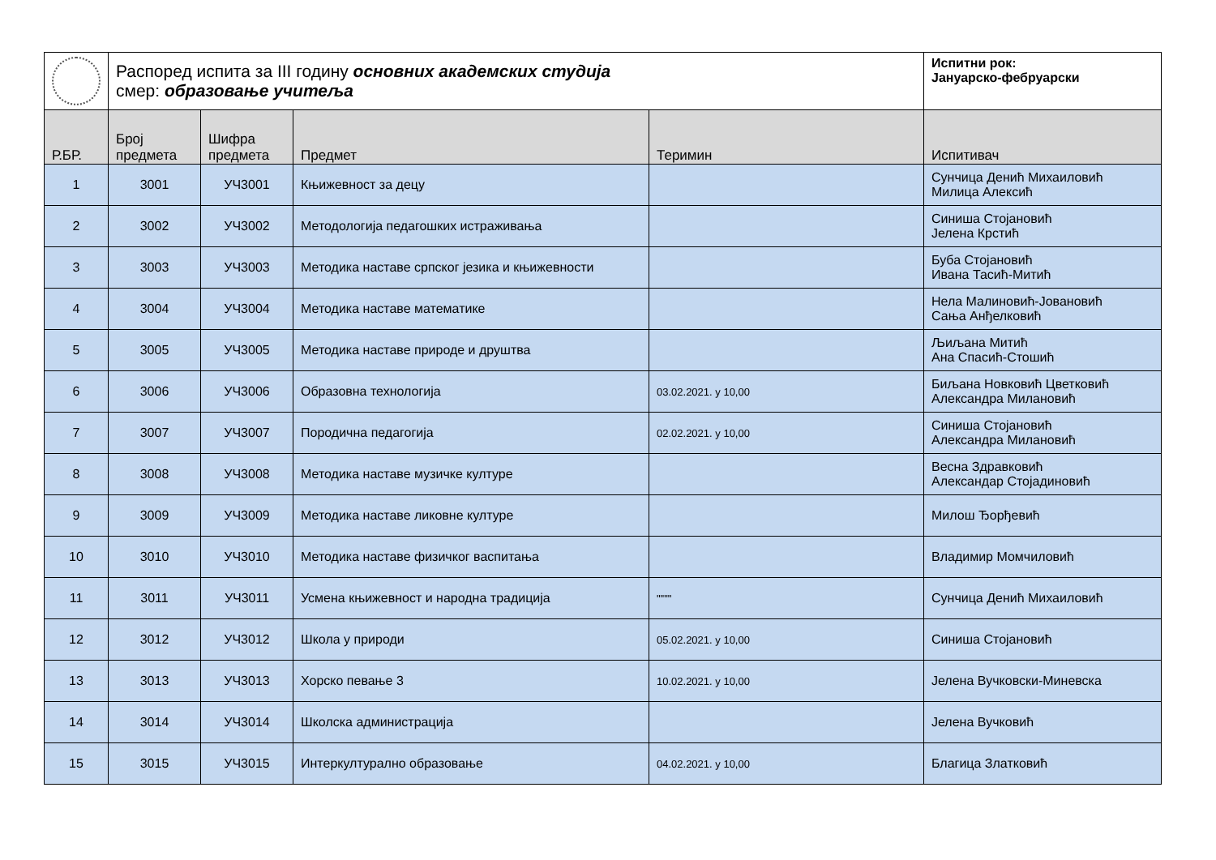| | Распоред испита за III годину основних академских студија смер: образовање учитеља | | | | Испитни рок: Јануарско-фебруарски |
| Р.БР. | Број предмета | Шифра предмета | Предмет | Теримин | Испитивач |
| 1 | 3001 | УЧ3001 | Књижевност за децу | | Сунчица Денић Михаиловић Милица Алексић |
| 2 | 3002 | УЧ3002 | Методологија педагошких истраживања | | Синиша Стојановић Јелена Крстић |
| 3 | 3003 | УЧ3003 | Методика наставе српског језика и књижевности | | Буба Стојановић Ивана Тасић-Митић |
| 4 | 3004 | УЧ3004 | Методика наставе математике | | Нела Малиновић-Јовановић Сања Анђелковић |
| 5 | 3005 | УЧ3005 | Методика наставе природе и друштва | | Љиљана Митић Ана Спасић-Стошић |
| 6 | 3006 | УЧ3006 | Образовна технологија | 03.02.2021. у 10,00 | Биљана Новковић Цветковић Александра Милановић |
| 7 | 3007 | УЧ3007 | Породична педагогија | 02.02.2021. у 10,00 | Синиша Стојановић Александра Милановић |
| 8 | 3008 | УЧ3008 | Методика наставе музичке културе | | Весна Здравковић Александар Стојадиновић |
| 9 | 3009 | УЧ3009 | Методика наставе ликовне културе | | Милош Ђорђевић |
| 10 | 3010 | УЧ3010 | Методика наставе физичког васпитања | | Владимир Момчиловић |
| 11 | 3011 | УЧ3011 | Усмена књижевност и народна традиција | """" | Сунчица Денић Михаиловић |
| 12 | 3012 | УЧ3012 | Школа у природи | 05.02.2021. у 10,00 | Синиша Стојановић |
| 13 | 3013 | УЧ3013 | Хорско певање 3 | 10.02.2021. у 10,00 | Јелена Вучковски-Миневска |
| 14 | 3014 | УЧ3014 | Школска администрација | | Јелена Вучковић |
| 15 | 3015 | УЧ3015 | Интеркултурално образовање | 04.02.2021. у 10,00 | Благица Златковић |